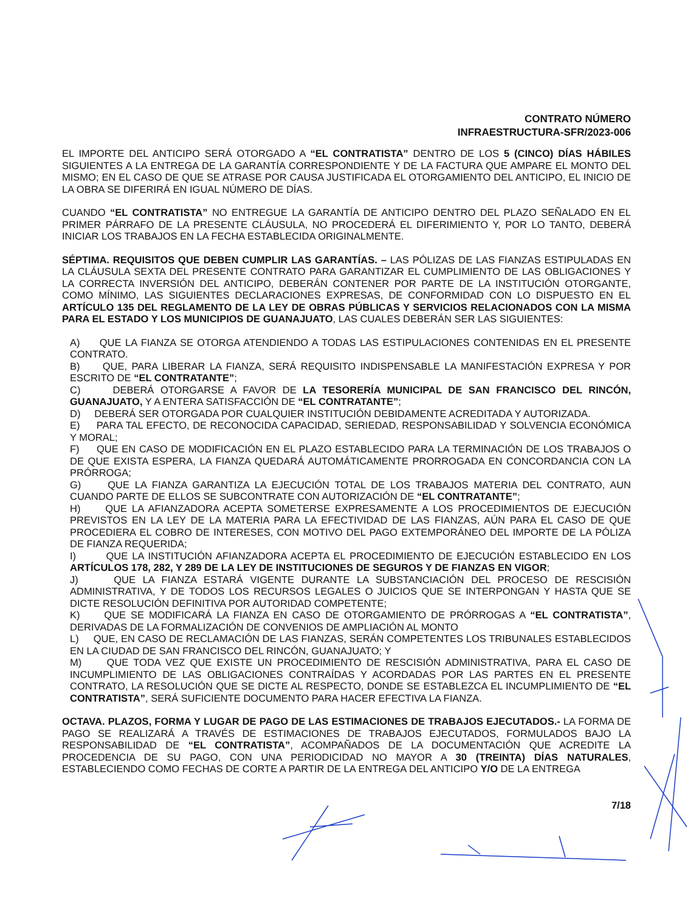CONTRATO NÚMERO
INFRAESTRUCTURA-SFR/2023-006
EL IMPORTE DEL ANTICIPO SERÁ OTORGADO A “EL CONTRATISTA” DENTRO DE LOS 5 (CINCO) DÍAS HÁBILES SIGUIENTES A LA ENTREGA DE LA GARANTÍA CORRESPONDIENTE Y DE LA FACTURA QUE AMPARE EL MONTO DEL MISMO; EN EL CASO DE QUE SE ATRASE POR CAUSA JUSTIFICADA EL OTORGAMIENTO DEL ANTICIPO, EL INICIO DE LA OBRA SE DIFERIRÁ EN IGUAL NÚMERO DE DÍAS.
CUANDO “EL CONTRATISTA” NO ENTREGUE LA GARANTÍA DE ANTICIPO DENTRO DEL PLAZO SEÑALADO EN EL PRIMER PÁRRAFO DE LA PRESENTE CLÁUSULA, NO PROCEDERÁ EL DIFERIMIENTO Y, POR LO TANTO, DEBERÁ INICIAR LOS TRABAJOS EN LA FECHA ESTABLECIDA ORIGINALMENTE.
SÉPTIMA. REQUISITOS QUE DEBEN CUMPLIR LAS GARANTÍAS. – LAS PÓLIZAS DE LAS FIANZAS ESTIPULADAS EN LA CLÁUSULA SEXTA DEL PRESENTE CONTRATO PARA GARANTIZAR EL CUMPLIMIENTO DE LAS OBLIGACIONES Y LA CORRECTA INVERSIÓN DEL ANTICIPO, DEBERÁN CONTENER POR PARTE DE LA INSTITUCIÓN OTORGANTE, COMO MÍNIMO, LAS SIGUIENTES DECLARACIONES EXPRESAS, DE CONFORMIDAD CON LO DISPUESTO EN EL ARTÍCULO 135 DEL REGLAMENTO DE LA LEY DE OBRAS PÚBLICAS Y SERVICIOS RELACIONADOS CON LA MISMA PARA EL ESTADO Y LOS MUNICIPIOS DE GUANAJUATO, LAS CUALES DEBERÁN SER LAS SIGUIENTES:
A) QUE LA FIANZA SE OTORGA ATENDIENDO A TODAS LAS ESTIPULACIONES CONTENIDAS EN EL PRESENTE CONTRATO.
B) QUE, PARA LIBERAR LA FIANZA, SERÁ REQUISITO INDISPENSABLE LA MANIFESTACIÓN EXPRESA Y POR ESCRITO DE “EL CONTRATANTE”;
C) DEBERÁ OTORGARSE A FAVOR DE LA TESORERÍA MUNICIPAL DE SAN FRANCISCO DEL RINCÓN, GUANAJUATO, Y A ENTERA SATISFACCIÓN DE “EL CONTRATANTE”;
D) DEBERÁ SER OTORGADA POR CUALQUIER INSTITUCIÓN DEBIDAMENTE ACREDITADA Y AUTORIZADA.
E) PARA TAL EFECTO, DE RECONOCIDA CAPACIDAD, SERIEDAD, RESPONSABILIDAD Y SOLVENCIA ECONÓMICA Y MORAL;
F) QUE EN CASO DE MODIFICACIÓN EN EL PLAZO ESTABLECIDO PARA LA TERMINACIÓN DE LOS TRABAJOS O DE QUE EXISTA ESPERA, LA FIANZA QUEDARÁ AUTOMÁTICAMENTE PRORROGADA EN CONCORDANCIA CON LA PRÓRROGA;
G) QUE LA FIANZA GARANTIZA LA EJECUCIÓN TOTAL DE LOS TRABAJOS MATERIA DEL CONTRATO, AUN CUANDO PARTE DE ELLOS SE SUBCONTRATE CON AUTORIZACIÓN DE “EL CONTRATANTE”;
H) QUE LA AFIANZADORA ACEPTA SOMETERSE EXPRESAMENTE A LOS PROCEDIMIENTOS DE EJECUCIÓN PREVISTOS EN LA LEY DE LA MATERIA PARA LA EFECTIVIDAD DE LAS FIANZAS, AÚN PARA EL CASO DE QUE PROCEDIERA EL COBRO DE INTERESES, CON MOTIVO DEL PAGO EXTEMPORÁNEO DEL IMPORTE DE LA PÓLIZA DE FIANZA REQUERIDA;
I) QUE LA INSTITUCIÓN AFIANZADORA ACEPTA EL PROCEDIMIENTO DE EJECUCIÓN ESTABLECIDO EN LOS ARTÍCULOS 178, 282, Y 289 DE LA LEY DE INSTITUCIONES DE SEGUROS Y DE FIANZAS EN VIGOR;
J) QUE LA FIANZA ESTARÁ VIGENTE DURANTE LA SUBSTANCIACIÓN DEL PROCESO DE RESCISIÓN ADMINISTRATIVA, Y DE TODOS LOS RECURSOS LEGALES O JUICIOS QUE SE INTERPONGAN Y HASTA QUE SE DICTE RESOLUCIÓN DEFINITIVA POR AUTORIDAD COMPETENTE;
K) QUE SE MODIFICARÁ LA FIANZA EN CASO DE OTORGAMIENTO DE PRÓRROGAS A “EL CONTRATISTA”, DERIVADAS DE LA FORMALIZACIÓN DE CONVENIOS DE AMPLIACIÓN AL MONTO
L) QUE, EN CASO DE RECLAMACIÓN DE LAS FIANZAS, SERÁN COMPETENTES LOS TRIBUNALES ESTABLECIDOS EN LA CIUDAD DE SAN FRANCISCO DEL RINCÓN, GUANAJUATO; Y
M) QUE TODA VEZ QUE EXISTE UN PROCEDIMIENTO DE RESCISIÓN ADMINISTRATIVA, PARA EL CASO DE INCUMPLIMIENTO DE LAS OBLIGACIONES CONTRAÍDAS Y ACORDADAS POR LAS PARTES EN EL PRESENTE CONTRATO, LA RESOLUCIÓN QUE SE DICTE AL RESPECTO, DONDE SE ESTABLEZCA EL INCUMPLIMIENTO DE “EL CONTRATISTA”, SERÁ SUFICIENTE DOCUMENTO PARA HACER EFECTIVA LA FIANZA.
OCTAVA. PLAZOS, FORMA Y LUGAR DE PAGO DE LAS ESTIMACIONES DE TRABAJOS EJECUTADOS.- LA FORMA DE PAGO SE REALIZARÁ A TRAVÉS DE ESTIMACIONES DE TRABAJOS EJECUTADOS, FORMULADOS BAJO LA RESPONSABILIDAD DE “EL CONTRATISTA”, ACOMPAÑADOS DE LA DOCUMENTACIÓN QUE ACREDITE LA PROCEDENCIA DE SU PAGO, CON UNA PERIODICIDAD NO MAYOR A 30 (TREINTA) DÍAS NATURALES, ESTABLECIENDO COMO FECHAS DE CORTE A PARTIR DE LA ENTREGA DEL ANTICIPO Y/O DE LA ENTREGA
7/18